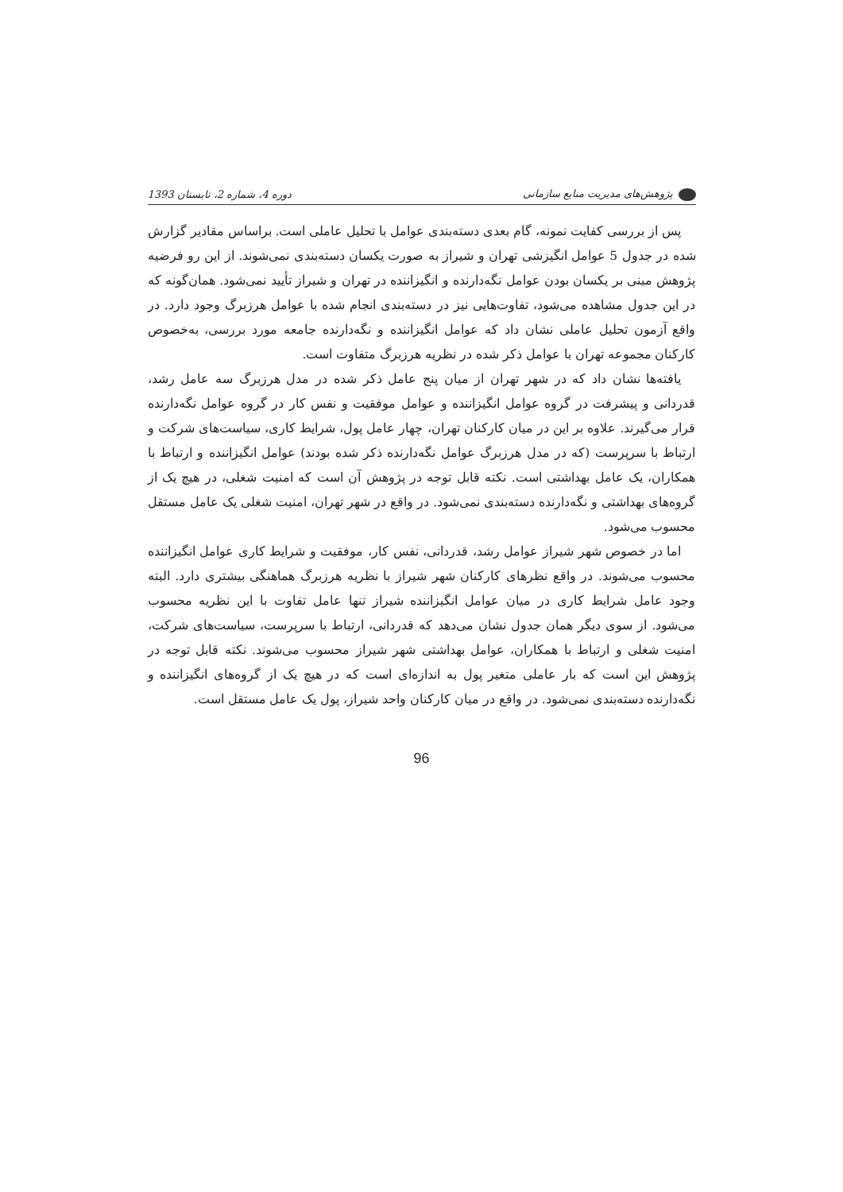پژوهش‌های مدیریت منابع سازمانی دوره 4، شماره 2، تابستان 1393
پس از بررسی کفایت نمونه، گام بعدی دسته‌بندی عوامل با تحلیل عاملی است. براساس مقادیر گزارش شده در جدول 5 عوامل انگیزشی تهران و شیراز به صورت یکسان دسته‌بندی نمی‌شوند. از این رو فرضیه پژوهش مبنی بر یکسان بودن عوامل نگه‌دارنده و انگیزاننده در تهران و شیراز تأیید نمی‌شود. همان‌گونه که در این جدول مشاهده می‌شود، تفاوت‌هایی نیز در دسته‌بندی انجام شده با عوامل هرزبرگ وجود دارد. در واقع آزمون تحلیل عاملی نشان داد که عوامل انگیزاننده و نگه‌دارنده جامعه مورد بررسی، به‌خصوص کارکنان مجموعه تهران با عوامل ذکر شده در نظریه هرزبرگ متفاوت است.
یافته‌ها نشان داد که در شهر تهران از میان پنج عامل ذکر شده در مدل هرزبرگ سه عامل رشد، قدردانی و پیشرفت در گروه عوامل انگیزاننده و عوامل موفقیت و نفس کار در گروه عوامل نگه‌دارنده قرار می‌گیرند. علاوه بر این در میان کارکنان تهران، چهار عامل پول، شرایط کاری، سیاست‌های شرکت و ارتباط با سرپرست (که در مدل هرزبرگ عوامل نگه‌دارنده ذکر شده بودند) عوامل انگیزاننده و ارتباط با همکاران، یک عامل بهداشتی است. نکته قابل توجه در پژوهش آن است که امنیت شغلی، در هیچ یک از گروه‌های بهداشتی و نگه‌دارنده دسته‌بندی نمی‌شود. در واقع در شهر تهران، امنیت شغلی یک عامل مستقل محسوب می‌شود.
اما در خصوص شهر شیراز عوامل رشد، قدردانی، نفس کار، موفقیت و شرایط کاری عوامل انگیزاننده محسوب می‌شوند. در واقع نظرهای کارکنان شهر شیراز با نظریه هرزبرگ هماهنگی بیشتری دارد. البته وجود عامل شرایط کاری در میان عوامل انگیزاننده شیراز تنها عامل تفاوت با این نظریه محسوب می‌شود. از سوی دیگر همان جدول نشان می‌دهد که قدردانی، ارتباط با سرپرست، سیاست‌های شرکت، امنیت شغلی و ارتباط با همکاران، عوامل بهداشتی شهر شیراز محسوب می‌شوند. نکته قابل توجه در پژوهش این است که بار عاملی متغیر پول به اندازه‌ای است که در هیچ یک از گروه‌های انگیزاننده و نگه‌دارنده دسته‌بندی نمی‌شود. در واقع در میان کارکنان واحد شیراز، پول یک عامل مستقل است.
96